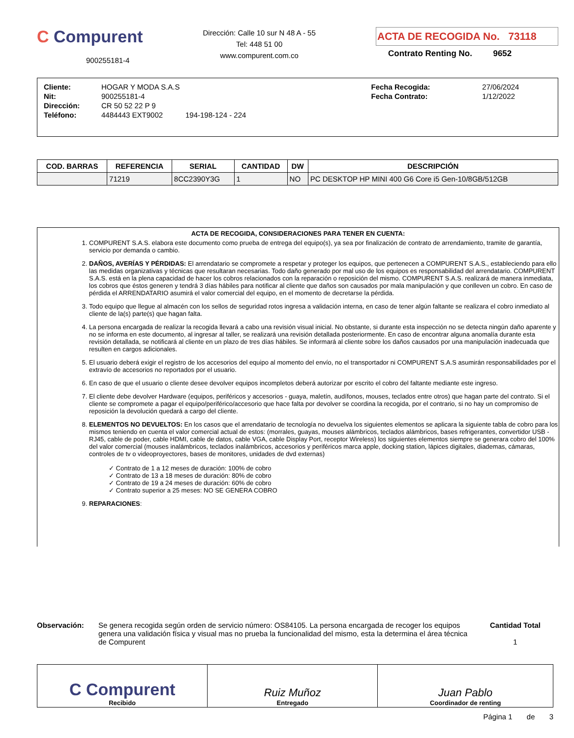C Compurent
900255181-4
Dirección: Calle 10 sur N 48 A - 55
Tel: 448 51 00
www.compurent.com.co
ACTA DE RECOGIDA No. 73118
Contrato Renting No. 9652
| Cliente: | HOGAR Y MODA S.A.S | Fecha Recogida: | 27/06/2024 |
| Nit: | 900255181-4 | Fecha Contrato: | 1/12/2022 |
| Dirección: | CR 50 52 22 P 9 | | |
| Teléfono: | 4484443 EXT9002 194-198-124 - 224 | | |
| COD. BARRAS | REFERENCIA | SERIAL | CANTIDAD | DW | DESCRIPCIÓN |
| --- | --- | --- | --- | --- | --- |
| | 71219 | 8CC2390Y3G | 1 | NO | PC DESKTOP HP MINI 400 G6 Core i5 Gen-10/8GB/512GB |
ACTA DE RECOGIDA, CONSIDERACIONES PARA TENER EN CUENTA:
1. COMPURENT S.A.S. elabora este documento como prueba de entrega del equipo(s), ya sea por finalización de contrato de arrendamiento, tramite de garantía, servicio por demanda o cambio.
2. DAÑOS, AVERÍAS Y PÉRDIDAS: El arrendatario se compromete a respetar y proteger los equipos, que pertenecen a COMPURENT S.A.S., estableciendo para ello las medidas organizativas y técnicas que resultaran necesarias. Todo daño generado por mal uso de los equipos es responsabilidad del arrendatario. COMPURENT S.A.S. está en la plena capacidad de hacer los cobros relacionados con la reparación o reposición del mismo. COMPURENT S.A.S. realizará de manera inmediata, los cobros que éstos generen y tendrá 3 días hábiles para notificar al cliente que daños son causados por mala manipulación y que conlleven un cobro. En caso de pérdida el ARRENDATARIO asumirá el valor comercial del equipo, en el momento de decretarse la pérdida.
3. Todo equipo que llegue al almacén con los sellos de seguridad rotos ingresa a validación interna, en caso de tener algún faltante se realizara el cobro inmediato al cliente de la(s) parte(s) que hagan falta.
4. La persona encargada de realizar la recogida llevará a cabo una revisión visual inicial. No obstante, si durante esta inspección no se detecta ningún daño aparente y no se informa en este documento, al ingresar al taller, se realizará una revisión detallada posteriormente. En caso de encontrar alguna anomalía durante esta revisión detallada, se notificará al cliente en un plazo de tres días hábiles. Se informará al cliente sobre los daños causados por una manipulación inadecuada que resulten en cargos adicionales.
5. El usuario deberá exigir el registro de los accesorios del equipo al momento del envío, no el transportador ni COMPURENT S.A.S asumirán responsabilidades por el extravío de accesorios no reportados por el usuario.
6. En caso de que el usuario o cliente desee devolver equipos incompletos deberá autorizar por escrito el cobro del faltante mediante este ingreso.
7. El cliente debe devolver Hardware (equipos, periféricos y accesorios - guaya, maletín, audífonos, mouses, teclados entre otros) que hagan parte del contrato. Si el cliente se compromete a pagar el equipo/periférico/accesorio que hace falta por devolver se coordina la recogida, por el contrario, si no hay un compromiso de reposición la devolución quedará a cargo del cliente.
8. ELEMENTOS NO DEVUELTOS: En los casos que el arrendatario de tecnología no devuelva los siguientes elementos se aplicara la siguiente tabla de cobro para los mismos teniendo en cuenta el valor comercial actual de estos: (morrales, guayas, mouses alámbricos, teclados alámbricos, bases refrigerantes, convertidor USB - RJ45, cable de poder, cable HDMI, cable de datos, cable VGA, cable Display Port, receptor Wireless) los siguientes elementos siempre se generara cobro del 100% del valor comercial (mouses inalámbricos, teclados inalámbricos, accesorios y periféricos marca apple, docking station, lápices digitales, diademas, cámaras, controles de tv o videoproyectores, bases de monitores, unidades de dvd externas)
✓ Contrato de 1 a 12 meses de duración: 100% de cobro
✓ Contrato de 13 a 18 meses de duración: 80% de cobro
✓ Contrato de 19 a 24 meses de duración: 60% de cobro
✓ Contrato superior a 25 meses: NO SE GENERA COBRO
9. REPARACIONES:
Observación: Se genera recogida según orden de servicio número: OS84105. La persona encargada de recoger los equipos genera una validación física y visual mas no prueba la funcionalidad del mismo, esta la determina el área técnica de Compurent
Cantidad Total
1
| C Compurent Recibido | Ruiz Muñoz Entregado | Juan Pablo Coordinador de renting |
Página 1 de 3